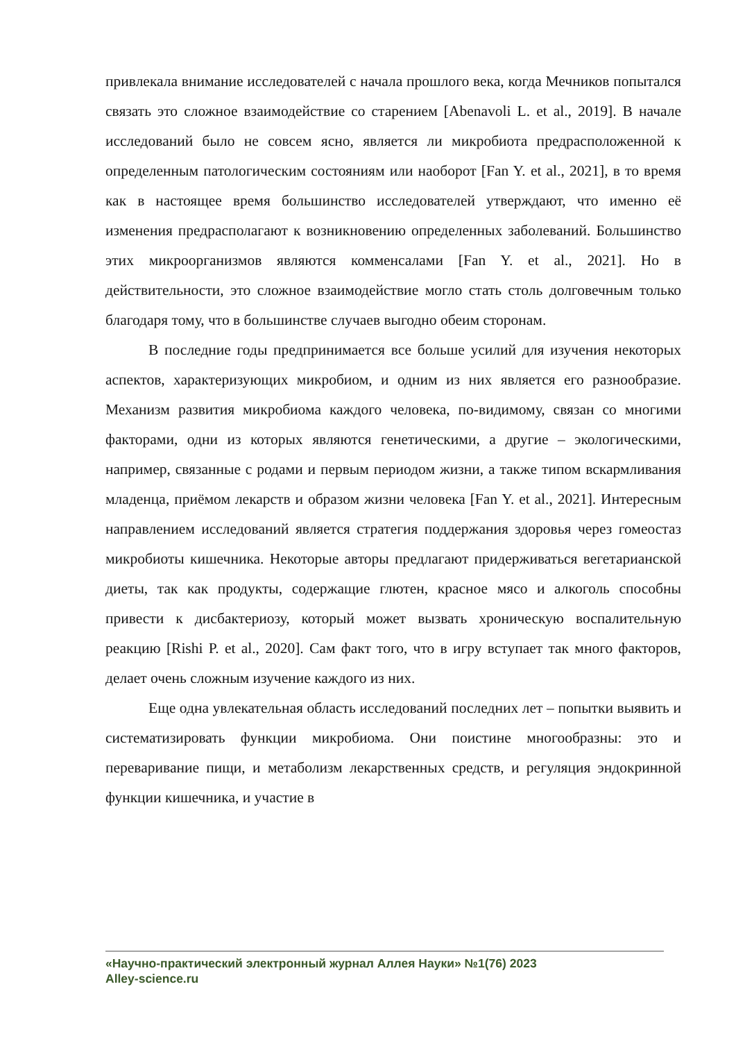привлекала внимание исследователей с начала прошлого века, когда Мечников попытался связать это сложное взаимодействие со старением [Abenavoli L. et al., 2019]. В начале исследований было не совсем ясно, является ли микробиота предрасположенной к определенным патологическим состояниям или наоборот [Fan Y. et al., 2021], в то время как в настоящее время большинство исследователей утверждают, что именно её изменения предрасполагают к возникновению определенных заболеваний. Большинство этих микроорганизмов являются комменсалами [Fan Y. et al., 2021]. Но в действительности, это сложное взаимодействие могло стать столь долговечным только благодаря тому, что в большинстве случаев выгодно обеим сторонам.
В последние годы предпринимается все больше усилий для изучения некоторых аспектов, характеризующих микробиом, и одним из них является его разнообразие. Механизм развития микробиома каждого человека, по-видимому, связан со многими факторами, одни из которых являются генетическими, а другие – экологическими, например, связанные с родами и первым периодом жизни, а также типом вскармливания младенца, приёмом лекарств и образом жизни человека [Fan Y. et al., 2021]. Интересным направлением исследований является стратегия поддержания здоровья через гомеостаз микробиоты кишечника. Некоторые авторы предлагают придерживаться вегетарианской диеты, так как продукты, содержащие глютен, красное мясо и алкоголь способны привести к дисбактериозу, который может вызвать хроническую воспалительную реакцию [Rishi P. et al., 2020]. Сам факт того, что в игру вступает так много факторов, делает очень сложным изучение каждого из них.
Еще одна увлекательная область исследований последних лет – попытки выявить и систематизировать функции микробиома. Они поистине многообразны: это и переваривание пищи, и метаболизм лекарственных средств, и регуляция эндокринной функции кишечника, и участие в
«Научно-практический электронный журнал Аллея Науки» №1(76) 2023
Alley-science.ru